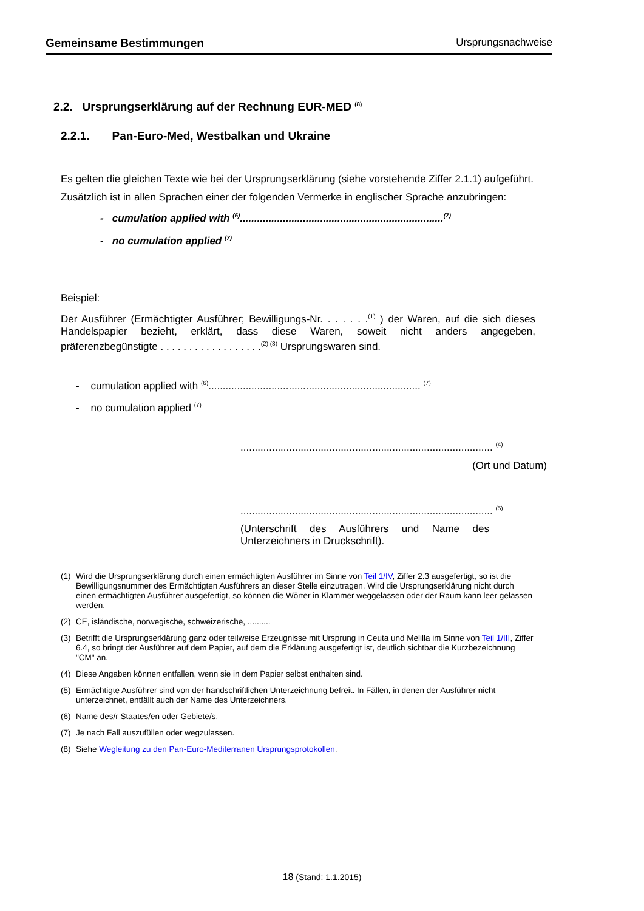Gemeinsame Bestimmungen Ursprungsnachweise
2.2. Ursprungserklärung auf der Rechnung EUR-MED <sup>(8)</sup>
2.2.1. Pan-Euro-Med, Westbalkan und Ukraine
Es gelten die gleichen Texte wie bei der Ursprungserklärung (siehe vorstehende Ziffer 2.1.1) aufgeführt.
Zusätzlich ist in allen Sprachen einer der folgenden Vermerke in englischer Sprache anzubringen:
- cumulation applied with <sup>(6)</sup>.......................................................................<sup>(7)</sup>
- no cumulation applied <sup>(7)</sup>
Beispiel:
Der Ausführer (Ermächtigter Ausführer; Bewilligungs-Nr. . . . . . .<sup>(1)</sup> ) der Waren, auf die sich dieses Handelspapier bezieht, erklärt, dass diese Waren, soweit nicht anders angegeben, präferenzbegünstigte . . . . . . . . . . . . . . . . . .<sup>(2) (3)</sup> Ursprungswaren sind.
- cumulation applied with <sup>(6)</sup>.......................................................................... <sup>(7)</sup>
- no cumulation applied <sup>(7)</sup>
........................................................................................ <sup>(4)</sup>
(Ort und Datum)
........................................................................................ <sup>(5)</sup>
(Unterschrift des Ausführers und Name des Unterzeichners in Druckschrift).
(1) Wird die Ursprungserklärung durch einen ermächtigten Ausführer im Sinne von Teil 1/IV, Ziffer 2.3 ausgefertigt, so ist die Bewilligungsnummer des Ermächtigten Ausführers an dieser Stelle einzutragen. Wird die Ursprungserklärung nicht durch einen ermächtigten Ausführer ausgefertigt, so können die Wörter in Klammer weggelassen oder der Raum kann leer gelassen werden.
(2) CE, isländische, norwegische, schweizerische, ..........
(3) Betrifft die Ursprungserklärung ganz oder teilweise Erzeugnisse mit Ursprung in Ceuta und Melilla im Sinne von Teil 1/III, Ziffer 6.4, so bringt der Ausführer auf dem Papier, auf dem die Erklärung ausgefertigt ist, deutlich sichtbar die Kurzbezeichnung "CM" an.
(4) Diese Angaben können entfallen, wenn sie in dem Papier selbst enthalten sind.
(5) Ermächtigte Ausführer sind von der handschriftlichen Unterzeichnung befreit. In Fällen, in denen der Ausführer nicht unterzeichnet, entfällt auch der Name des Unterzeichners.
(6) Name des/r Staates/en oder Gebiete/s.
(7) Je nach Fall auszufüllen oder wegzulassen.
(8) Siehe Wegleitung zu den Pan-Euro-Mediterranen Ursprungsprotokollen.
18 (Stand: 1.1.2015)